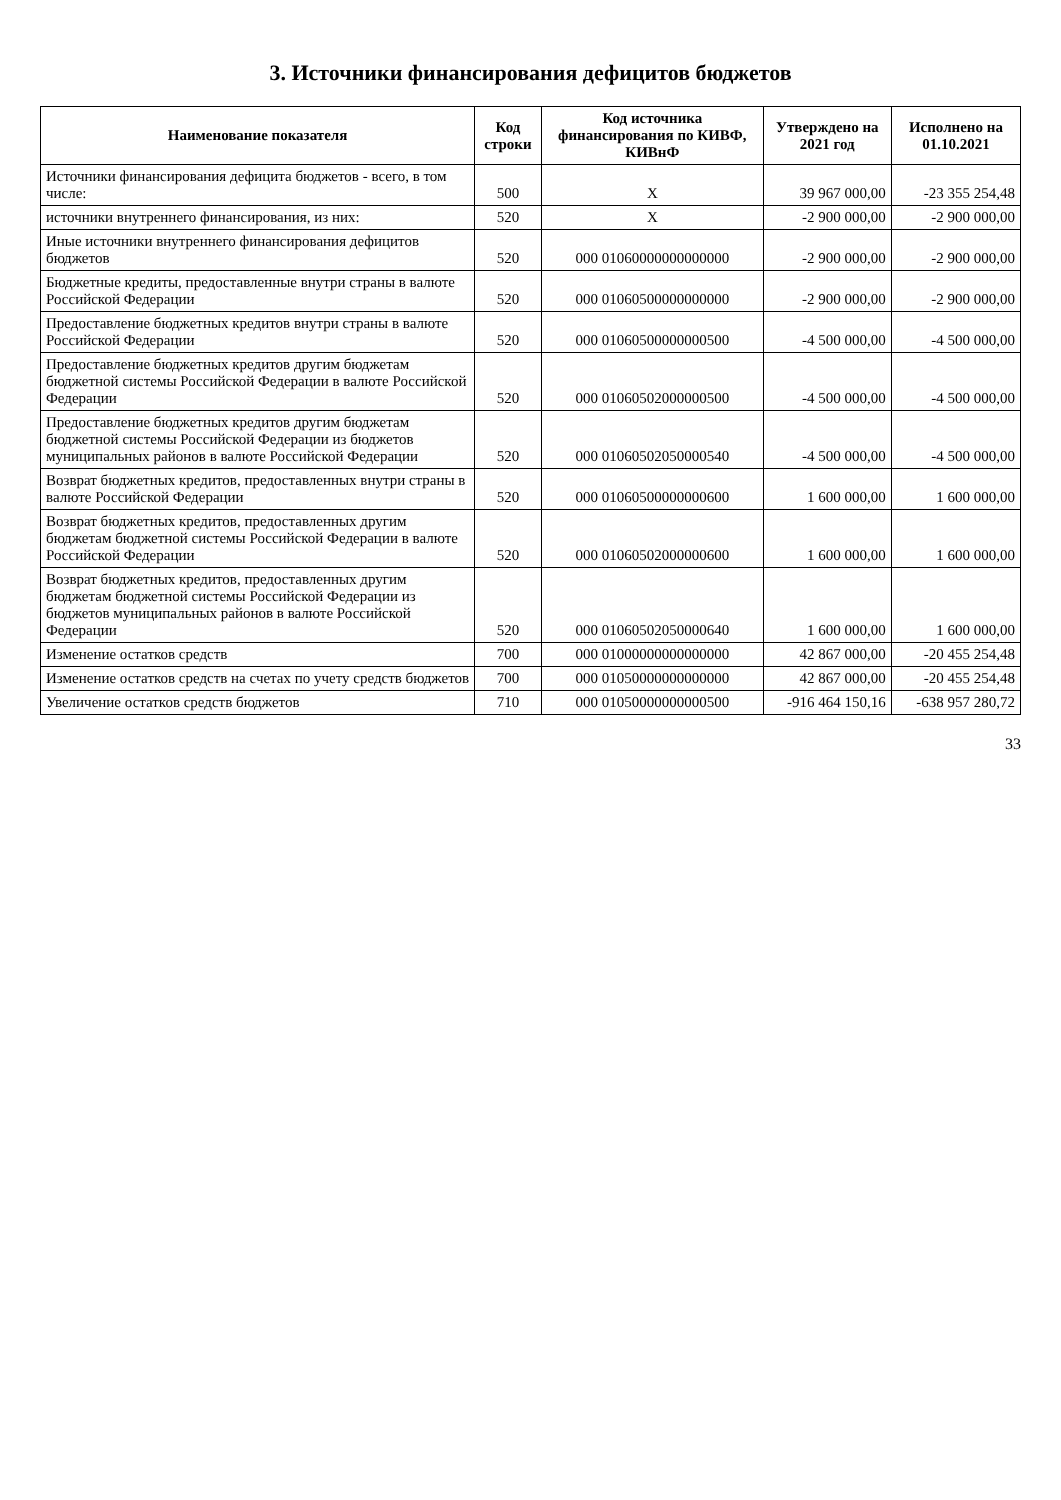3. Источники финансирования дефицитов бюджетов
| Наименование показателя | Код строки | Код источника финансирования по КИВФ, КИВнФ | Утверждено на 2021 год | Исполнено на 01.10.2021 |
| --- | --- | --- | --- | --- |
| Источники финансирования дефицита бюджетов - всего, в том числе: | 500 | X | 39 967 000,00 | -23 355 254,48 |
| источники внутреннего финансирования, из них: | 520 | X | -2 900 000,00 | -2 900 000,00 |
| Иные источники внутреннего финансирования дефицитов бюджетов | 520 | 000 01060000000000000 | -2 900 000,00 | -2 900 000,00 |
| Бюджетные кредиты, предоставленные внутри страны в валюте Российской Федерации | 520 | 000 01060500000000000 | -2 900 000,00 | -2 900 000,00 |
| Предоставление бюджетных кредитов внутри страны в валюте Российской Федерации | 520 | 000 01060500000000500 | -4 500 000,00 | -4 500 000,00 |
| Предоставление бюджетных кредитов другим бюджетам бюджетной системы Российской Федерации в валюте Российской Федерации | 520 | 000 01060502000000500 | -4 500 000,00 | -4 500 000,00 |
| Предоставление бюджетных кредитов другим бюджетам бюджетной системы Российской Федерации из бюджетов муниципальных районов в валюте Российской Федерации | 520 | 000 01060502050000540 | -4 500 000,00 | -4 500 000,00 |
| Возврат бюджетных кредитов, предоставленных внутри страны в валюте Российской Федерации | 520 | 000 01060500000000600 | 1 600 000,00 | 1 600 000,00 |
| Возврат бюджетных кредитов, предоставленных другим бюджетам бюджетной системы Российской Федерации в валюте Российской Федерации | 520 | 000 01060502000000600 | 1 600 000,00 | 1 600 000,00 |
| Возврат бюджетных кредитов, предоставленных другим бюджетам бюджетной системы Российской Федерации из бюджетов муниципальных районов в валюте Российской Федерации | 520 | 000 01060502050000640 | 1 600 000,00 | 1 600 000,00 |
| Изменение остатков средств | 700 | 000 01000000000000000 | 42 867 000,00 | -20 455 254,48 |
| Изменение остатков средств на счетах по учету средств бюджетов | 700 | 000 01050000000000000 | 42 867 000,00 | -20 455 254,48 |
| Увеличение остатков средств бюджетов | 710 | 000 01050000000000500 | -916 464 150,16 | -638 957 280,72 |
33